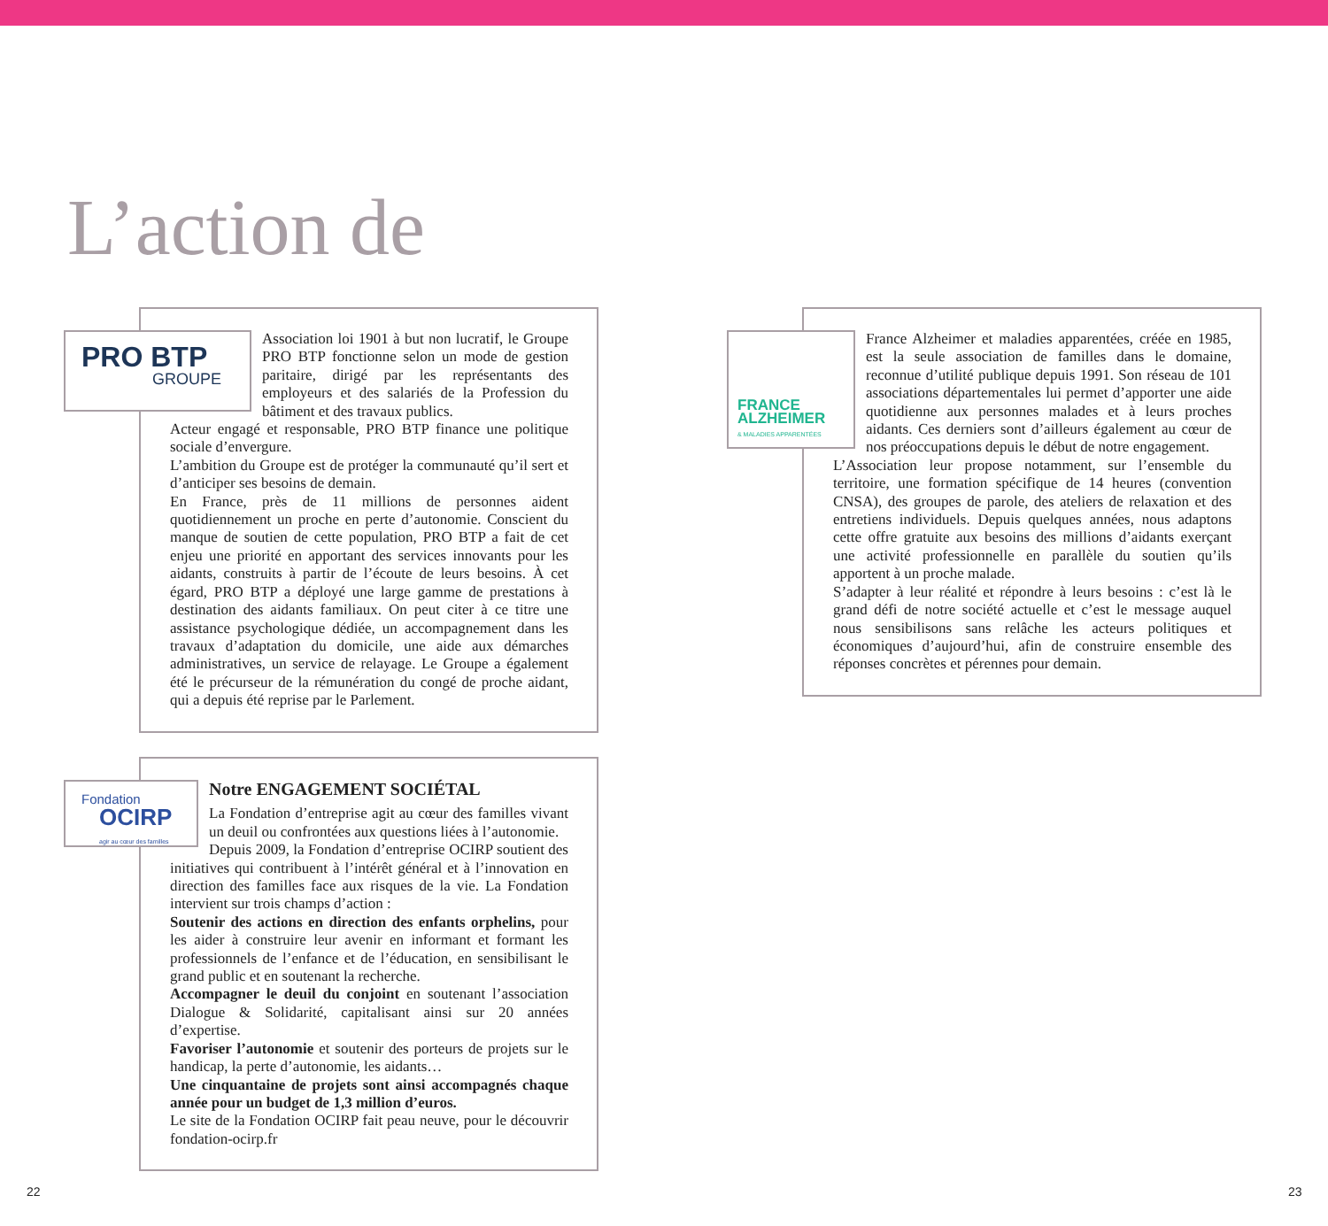L’action de
PRO BTP
GROUPE
Association loi 1901 à but non lucratif, le Groupe PRO BTP fonctionne selon un mode de gestion paritaire, dirigé par les représentants des employeurs et des salariés de la Profession du bâtiment et des travaux publics.
Acteur engagé et responsable, PRO BTP finance une politique sociale d’envergure.
L’ambition du Groupe est de protéger la communauté qu’il sert et d’anticiper ses besoins de demain.
En France, près de 11 millions de personnes aident quotidiennement un proche en perte d’autonomie. Conscient du manque de soutien de cette population, PRO BTP a fait de cet enjeu une priorité en apportant des services innovants pour les aidants, construits à partir de l’écoute de leurs besoins. À cet égard, PRO BTP a déployé une large gamme de prestations à destination des aidants familiaux. On peut citer à ce titre une assistance psychologique dédiée, un accompagnement dans les travaux d’adaptation du domicile, une aide aux démarches administratives, un service de relayage. Le Groupe a également été le précurseur de la rémunération du congé de proche aidant, qui a depuis été reprise par le Parlement.
FRANCE
ALZHEIMER
& MALADIES APPARENTÉES
France Alzheimer et maladies apparentées, créée en 1985, est la seule association de familles dans le domaine, reconnue d’utilité publique depuis 1991. Son réseau de 101 associations départementales lui permet d’apporter une aide quotidienne aux personnes malades et à leurs proches aidants. Ces derniers sont d’ailleurs également au cœur de nos préoccupations depuis le début de notre engagement.
L’Association leur propose notamment, sur l’ensemble du territoire, une formation spécifique de 14 heures (convention CNSA), des groupes de parole, des ateliers de relaxation et des entretiens individuels. Depuis quelques années, nous adaptons cette offre gratuite aux besoins des millions d’aidants exerçant une activité professionnelle en parallèle du soutien qu’ils apportent à un proche malade.
S’adapter à leur réalité et répondre à leurs besoins : c’est là le grand défi de notre société actuelle et c’est le message auquel nous sensibilisons sans relâche les acteurs politiques et économiques d’aujourd’hui, afin de construire ensemble des réponses concrètes et pérennes pour demain.
Fondation
OCIRP
agir au cœur des familles
Notre ENGAGEMENT SOCIÉTAL
La Fondation d’entreprise agit au cœur des familles vivant un deuil ou confrontées aux questions liées à l’autonomie.
Depuis 2009, la Fondation d’entreprise OCIRP soutient des initiatives qui contribuent à l’intérêt général et à l’innovation en direction des familles face aux risques de la vie. La Fondation intervient sur trois champs d’action :
Soutenir des actions en direction des enfants orphelins, pour les aider à construire leur avenir en informant et formant les professionnels de l’enfance et de l’éducation, en sensibilisant le grand public et en soutenant la recherche.
Accompagner le deuil du conjoint en soutenant l’association Dialogue & Solidarité, capitalisant ainsi sur 20 années d’expertise.
Favoriser l’autonomie et soutenir des porteurs de projets sur le handicap, la perte d’autonomie, les aidants…
Une cinquantaine de projets sont ainsi accompagnés chaque année pour un budget de 1,3 million d’euros.
Le site de la Fondation OCIRP fait peau neuve, pour le découvrir fondation-ocirp.fr
22 23